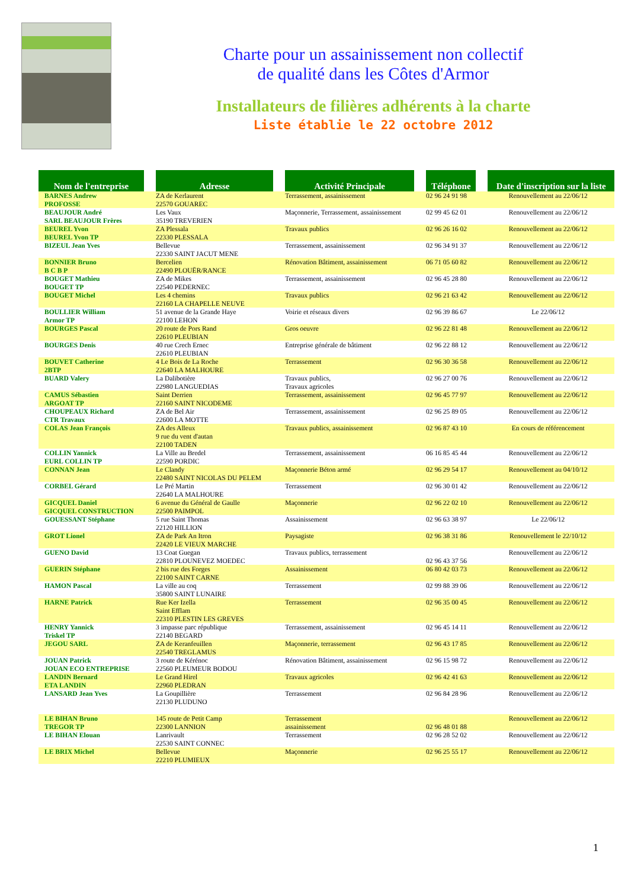Charte pour un assainissement non collectif
de qualité dans les Côtes d'Armor
Installateurs de filières adhérents à la charte
Liste établie le 22 octobre 2012
| Nom de l'entreprise | Adresse | Activité Principale | Téléphone | Date d'inscription sur la liste |
| --- | --- | --- | --- | --- |
| BARNES Andrew PROFOSSE | ZA de Kerlaurent 22570 GOUAREC | Terrassement, assainissement | 02 96 24 91 98 | Renouvellement au 22/06/12 |
| BEAUJOUR André SARL BEAUJOUR Frères | Les Vaux 35190 TREVERIEN | Maçonnerie, Terrassement, assainissement | 02 99 45 62 01 | Renouvellement au 22/06/12 |
| BEUREL Yvon BEUREL Yvon TP | ZA Plessala 22330 PLESSALA | Travaux publics | 02 96 26 16 02 | Renouvellement au 22/06/12 |
| BIZEUL Jean Yves | Bellevue 22330 SAINT JACUT MENE | Terrassement, assainissement | 02 96 34 91 37 | Renouvellement au 22/06/12 |
| BONNIER Bruno B C B P | Bercelien 22490 PLOUËR/RANCE | Rénovation Bâtiment, assainissement | 06 71 05 60 82 | Renouvellement au 22/06/12 |
| BOUGET Mathieu BOUGET TP | ZA de Mikes 22540 PEDERNEC | Terrassement, assainissement | 02 96 45 28 80 | Renouvellement au 22/06/12 |
| BOUGET Michel | Les 4 chemins 22160 LA CHAPELLE NEUVE | Travaux publics | 02 96 21 63 42 | Renouvellement au 22/06/12 |
| BOULLIER William Armor TP | 51 avenue de la Grande Haye 22100 LEHON | Voirie et réseaux divers | 02 96 39 86 67 | Le 22/06/12 |
| BOURGES Pascal | 20 route de Pors Rand 22610 PLEUBIAN | Gros oeuvre | 02 96 22 81 48 | Renouvellement au 22/06/12 |
| BOURGES Denis | 40 rue Crech Ernec 22610 PLEUBIAN | Entreprise générale de bâtiment | 02 96 22 88 12 | Renouvellement au 22/06/12 |
| BOUVET Catherine 2BTP | 4 Le Bois de La Roche 22640 LA MALHOURE | Terrassement | 02 96 30 36 58 | Renouvellement au 22/06/12 |
| BUARD Valery | La Dalibotière 22980 LANGUEDIAS | Travaux publics, Travaux agricoles | 02 96 27 00 76 | Renouvellement au 22/06/12 |
| CAMUS Sébastien ARGOAT TP | Saint Derrien 22160 SAINT NICODEME | Terrassement, assainissement | 02 96 45 77 97 | Renouvellement au 22/06/12 |
| CHOUPEAUX Richard CTR Travaux | ZA de Bel Air 22600 LA MOTTE | Terrassement, assainissement | 02 96 25 89 05 | Renouvellement au 22/06/12 |
| COLAS Jean François | ZA des Alleux 9 rue du vent d'autan 22100 TADEN | Travaux publics, assainissement | 02 96 87 43 10 | En cours de référencement |
| COLLIN Yannick EURL COLLIN TP | La Ville au Bredel 22590 PORDIC | Terrassement, assainissement | 06 16 85 45 44 | Renouvellement au 22/06/12 |
| CONNAN Jean | Le Clandy 22480 SAINT NICOLAS DU PELEM | Maçonnerie Béton armé | 02 96 29 54 17 | Renouvellement au 04/10/12 |
| CORBEL Gérard | Le Pré Martin 22640 LA MALHOURE | Terrassement | 02 96 30 01 42 | Renouvellement au 22/06/12 |
| GICQUEL Daniel GICQUEL CONSTRUCTION | 6 avenue du Général de Gaulle 22500 PAIMPOL | Maçonnerie | 02 96 22 02 10 | Renouvellement au 22/06/12 |
| GOUESSANT Stéphane | 5 rue Saint Thomas 22120 HILLION | Assainissement | 02 96 63 38 97 | Le 22/06/12 |
| GROT Lionel | ZA de Park An Itron 22420 LE VIEUX MARCHE | Paysagiste | 02 96 38 31 86 | Renouvellement le 22/10/12 |
| GUENO David | 13 Coat Guegan 22810 PLOUNEVEZ MOEDEC | Travaux publics, terrassement | 02 96 43 37 56 | Renouvellement au 22/06/12 |
| GUERIN Stéphane | 2 bis rue des Forges 22100 SAINT CARNE | Assainissement | 06 80 42 03 73 | Renouvellement au 22/06/12 |
| HAMON Pascal | La ville au coq 35800 SAINT LUNAIRE | Terrassement | 02 99 88 39 06 | Renouvellement au 22/06/12 |
| HARNE Patrick | Rue Ker Izella Saint Efflam 22310 PLESTIN LES GREVES | Terrassement | 02 96 35 00 45 | Renouvellement au 22/06/12 |
| HENRY Yannick Triskel TP | 3 impasse parc république 22140 BEGARD | Terrassement, assainissement | 02 96 45 14 11 | Renouvellement au 22/06/12 |
| JEGOU SARL | ZA de Keranfeuillen 22540 TREGLAMUS | Maçonnerie, terrassement | 02 96 43 17 85 | Renouvellement au 22/06/12 |
| JOUAN Patrick JOUAN ECO ENTREPRISE | 3 route de Kérénoc 22560 PLEUMEUR BODOU | Rénovation Bâtiment, assainissement | 02 96 15 98 72 | Renouvellement au 22/06/12 |
| LANDIN Bernard ETA LANDIN | Le Grand Hirel 22960 PLEDRAN | Travaux agricoles | 02 96 42 41 63 | Renouvellement au 22/06/12 |
| LANSARD Jean Yves | La Goupillière 22130 PLUDUNO | Terrassement | 02 96 84 28 96 | Renouvellement au 22/06/12 |
| LE BIHAN Bruno TREGOR TP | 145 route de Petit Camp 22300 LANNION | Terrassement assainissement | 02 96 48 01 88 | Renouvellement au 22/06/12 |
| LE BIHAN Elouan | Lanrivault 22530 SAINT CONNEC | Terrassement | 02 96 28 52 02 | Renouvellement au 22/06/12 |
| LE BRIX Michel | Bellevue 22210 PLUMIEUX | Maçonnerie | 02 96 25 55 17 | Renouvellement au 22/06/12 |
1